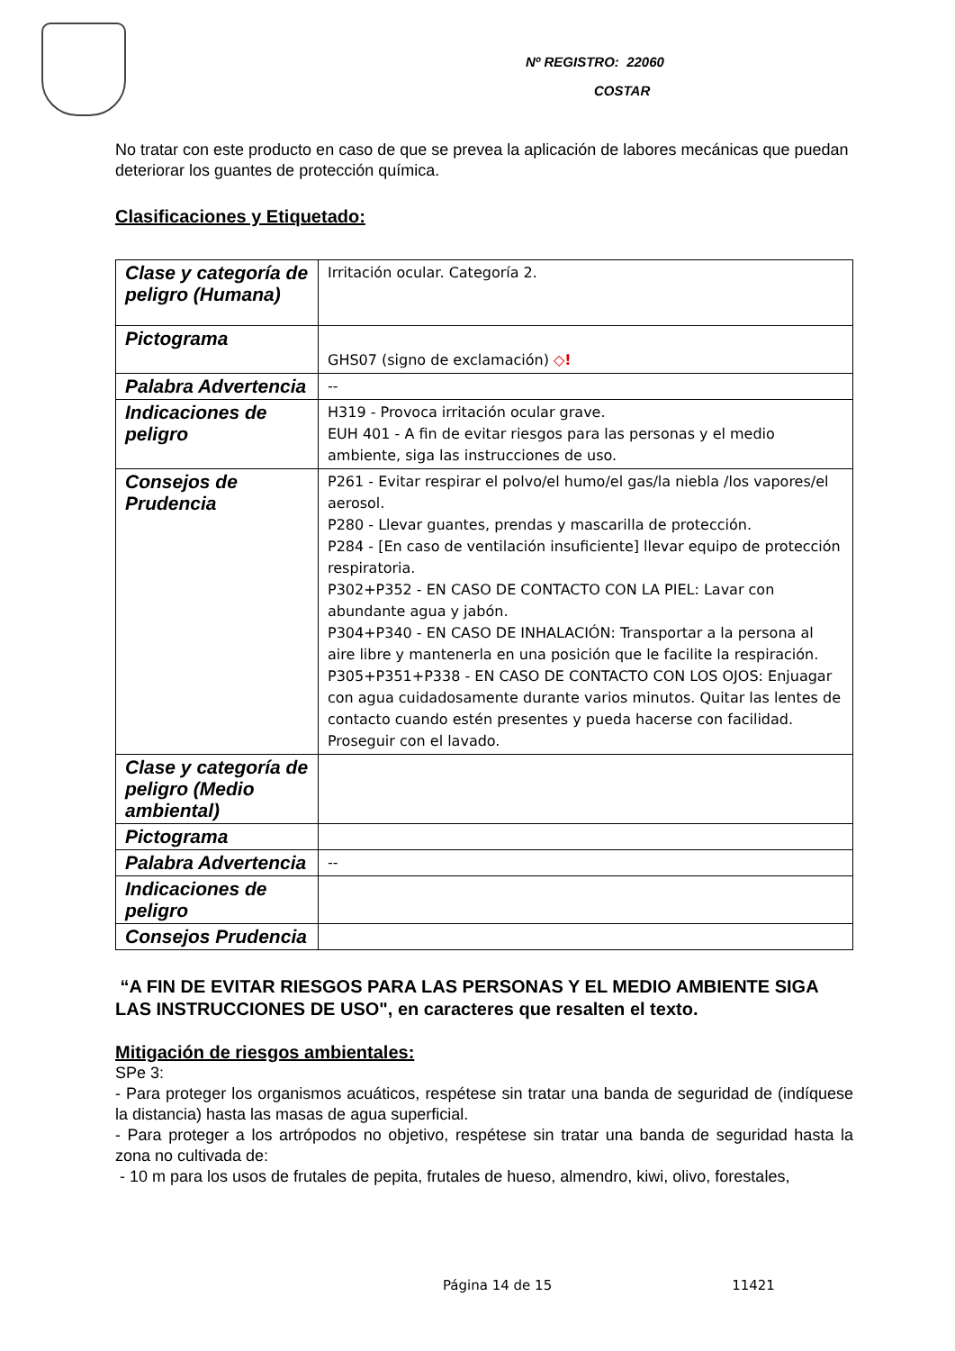Nº REGISTRO: 22060
COSTAR
No tratar con este producto en caso de que se prevea la aplicación de labores mecánicas que puedan deteriorar los guantes de protección química.
Clasificaciones y Etiquetado:
| Clase y categoría de peligro (Humana) | Irritación ocular. Categoría 2. |
| Pictograma | GHS07 (signo de exclamación) ◇! |
| Palabra Advertencia | -- |
| Indicaciones de peligro | H319 - Provoca irritación ocular grave. EUH 401 - A fin de evitar riesgos para las personas y el medio ambiente, siga las instrucciones de uso. |
| Consejos de Prudencia | P261 - Evitar respirar el polvo/el humo/el gas/la niebla /los vapores/el aerosol. P280 - Llevar guantes, prendas y mascarilla de protección. P284 - [En caso de ventilación insuficiente] llevar equipo de protección respiratoria. P302+P352 - EN CASO DE CONTACTO CON LA PIEL: Lavar con abundante agua y jabón. P304+P340 - EN CASO DE INHALACIÓN: Transportar a la persona al aire libre y mantenerla en una posición que le facilite la respiración. P305+P351+P338 - EN CASO DE CONTACTO CON LOS OJOS: Enjuagar con agua cuidadosamente durante varios minutos. Quitar las lentes de contacto cuando estén presentes y pueda hacerse con facilidad. Proseguir con el lavado. |
| Clase y categoría de peligro (Medio ambiental) | |
| Pictograma | |
| Palabra Advertencia | -- |
| Indicaciones de peligro | |
| Consejos Prudencia | |
“A FIN DE EVITAR RIESGOS PARA LAS PERSONAS Y EL MEDIO AMBIENTE SIGA LAS INSTRUCCIONES DE USO", en caracteres que resalten el texto.
Mitigación de riesgos ambientales:
SPe 3:
- Para proteger los organismos acuáticos, respétese sin tratar una banda de seguridad de (indíquese la distancia) hasta las masas de agua superficial.
- Para proteger a los artrópodos no objetivo, respétese sin tratar una banda de seguridad hasta la zona no cultivada de:
- 10 m para los usos de frutales de pepita, frutales de hueso, almendro, kiwi, olivo, forestales,
Página 14 de 15 11421